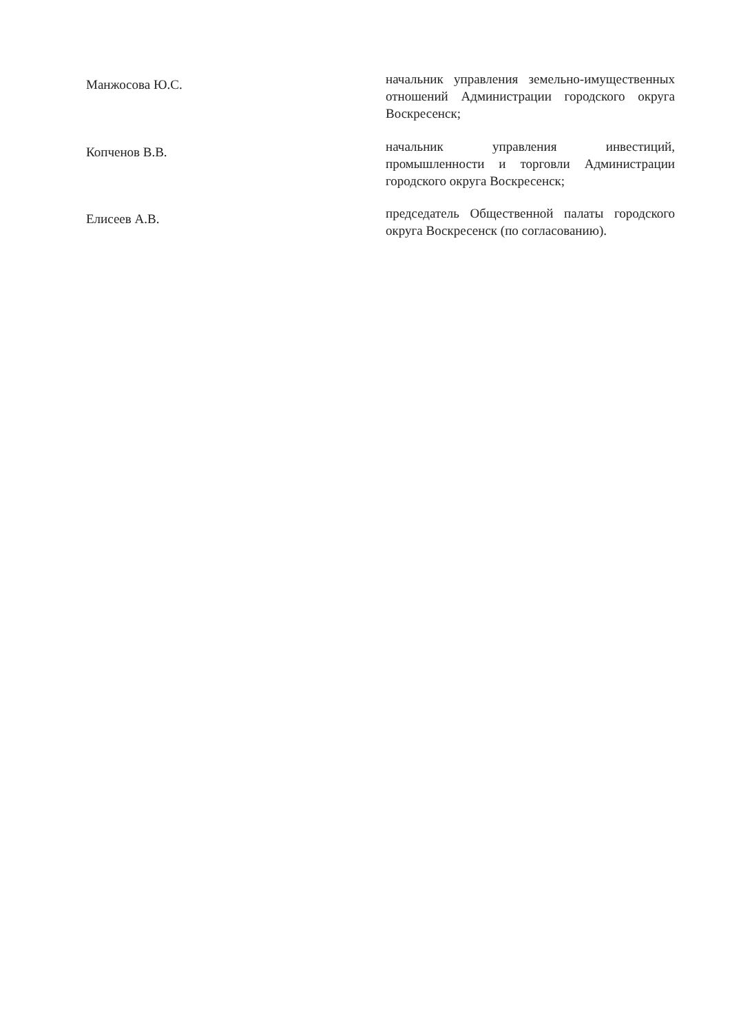Манжосова Ю.С.
начальник управления земельно-имущественных отношений Администрации городского округа Воскресенск;
Копченов В.В.
начальник управления инвестиций, промышленности и торговли Администрации городского округа Воскресенск;
Елисеев А.В.
председатель Общественной палаты городского округа Воскресенск (по согласованию).